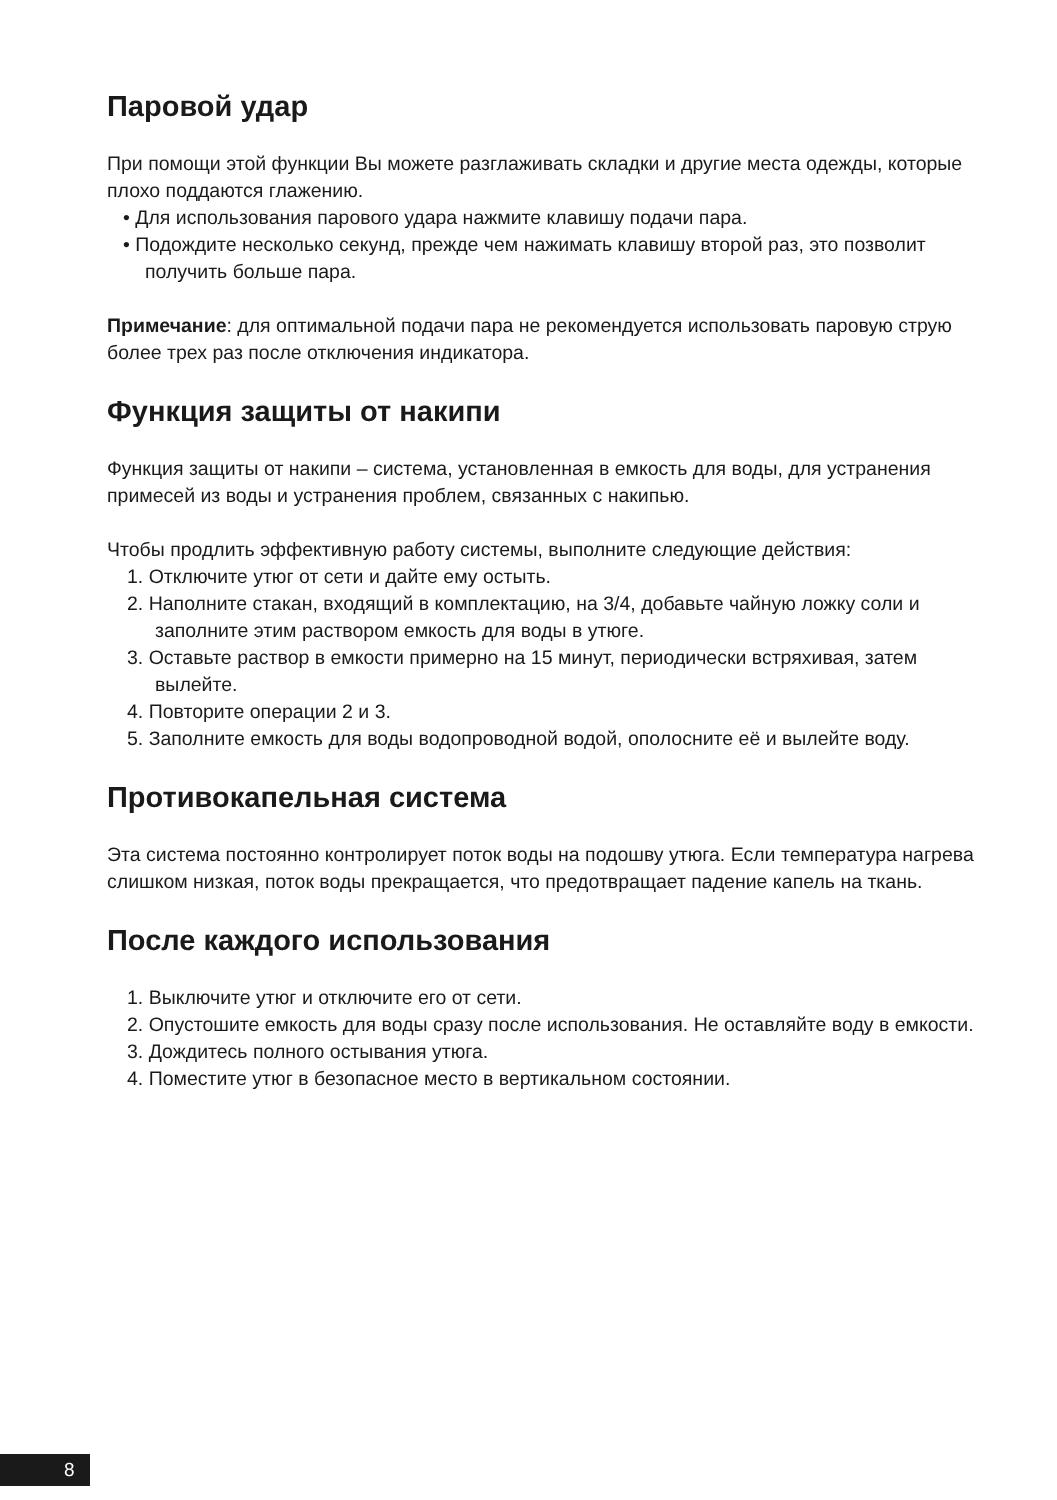Паровой удар
При помощи этой функции Вы можете разглаживать складки и другие места одежды, которые плохо поддаются глажению.
• Для использования парового удара нажмите клавишу подачи пара.
• Подождите несколько секунд, прежде чем нажимать клавишу второй раз, это позволит получить больше пара.
Примечание: для оптимальной подачи пара не рекомендуется использовать паровую струю более трех раз после отключения индикатора.
Функция защиты от накипи
Функция защиты от накипи – система, установленная в емкость для воды, для устранения примесей из воды и устранения проблем, связанных с накипью.
Чтобы продлить эффективную работу системы, выполните следующие действия:
1. Отключите утюг от сети и дайте ему остыть.
2. Наполните стакан, входящий в комплектацию, на 3/4, добавьте чайную ложку соли и заполните этим раствором емкость для воды в утюге.
3. Оставьте раствор в емкости примерно на 15 минут, периодически встряхивая, затем вылейте.
4. Повторите операции 2 и 3.
5. Заполните емкость для воды водопроводной водой, ополосните её и вылейте воду.
Противокапельная система
Эта система постоянно контролирует поток воды на подошву утюга. Если температура нагрева слишком низкая, поток воды прекращается, что предотвращает падение капель на ткань.
После каждого использования
1. Выключите утюг и отключите его от сети.
2. Опустошите емкость для воды сразу после использования. Не оставляйте воду в емкости.
3. Дождитесь полного остывания утюга.
4. Поместите утюг в безопасное место в вертикальном состоянии.
8